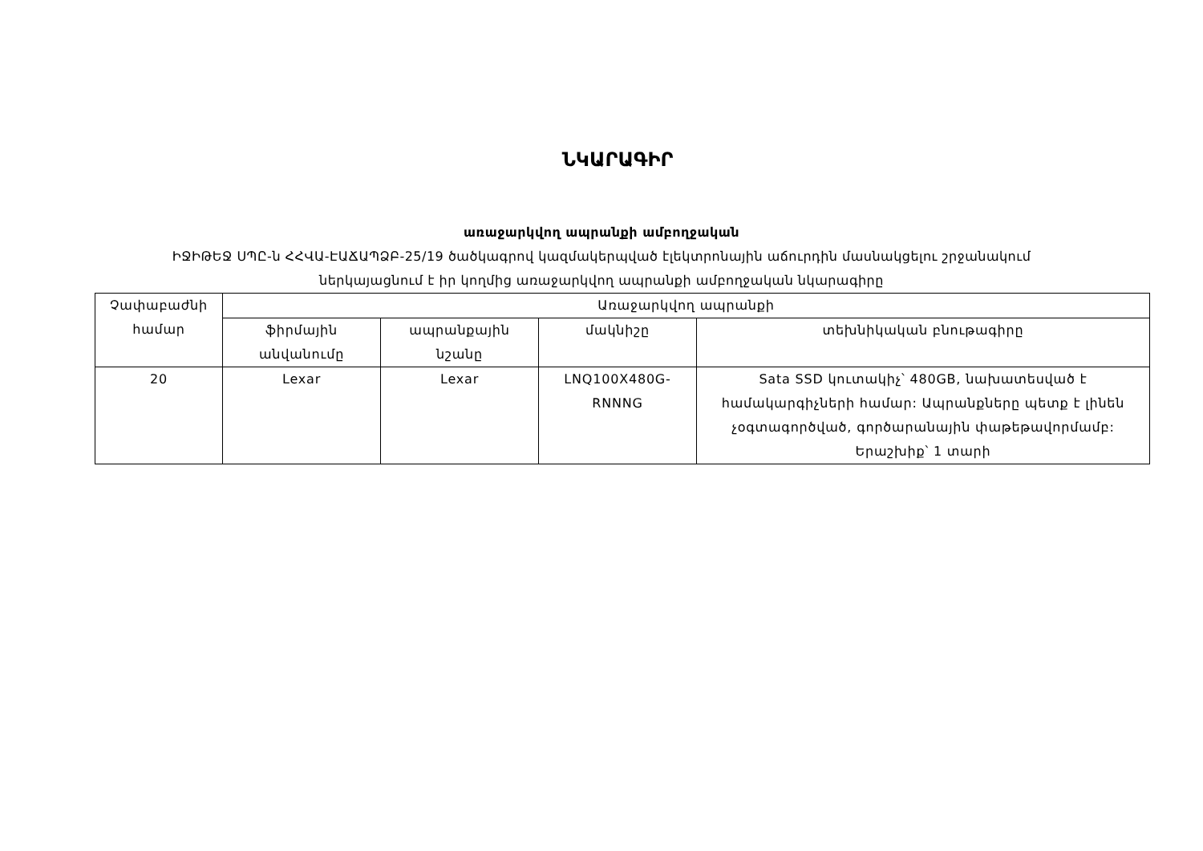ՆԿԱՐԱԳԻՐ
առաջարկվող ապրանքի ամբողջական
ԻՋԻԹԵՋ ՍՊԸ-ն ՀՀՎԱ-ԷԱՃԱՊՁԲ-25/19 ծածկագրով կազմակերպված էլեկտրոնային աճուրդին մասնակցելու շրջանակում
ներկայացնում է իր կողմից առաջարկվող ապրանքի ամբողջական նկարագիրը
| Չափաբաժնի համար | Առաջարկվող ապրանքի | | | |
| --- | --- | --- | --- | --- |
| | ֆիրմային անվանումը | ապրանքային նշանը | մակնիշը | տեխնիկական բնութագիրը |
| 20 | Lexar | Lexar | LNQ100X480G-RNNNG | Sata SSD կուտակիչ՝ 480GB, նախատեսված է համակարգիչների համար: Ապրանքները պետք է լինեն չօգտագործված, գործարանային փաթեթավորմամբ: Երաշխիք՝ 1 տարի |